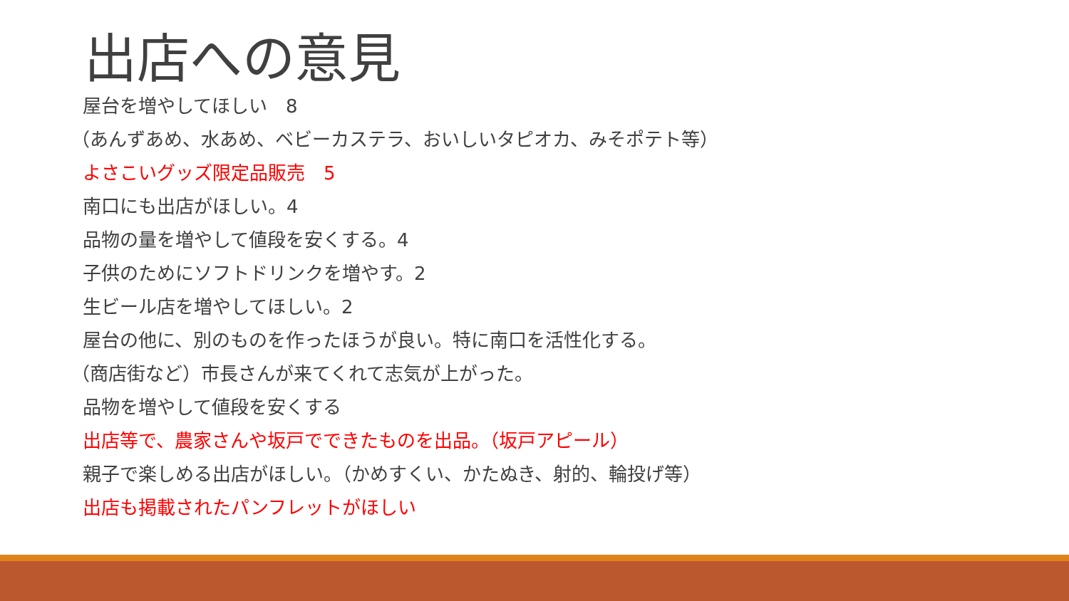出店への意見
屋台を増やしてほしい　8
（あんずあめ、水あめ、ベビーカステラ、おいしいタピオカ、みそポテト等）
よさこいグッズ限定品販売　5
南口にも出店がほしい。4
品物の量を増やして値段を安くする。4
子供のためにソフトドリンクを増やす。2
生ビール店を増やしてほしい。2
屋台の他に、別のものを作ったほうが良い。特に南口を活性化する。
（商店街など）市長さんが来てくれて志気が上がった。
品物を増やして値段を安くする
出店等で、農家さんや坂戸でできたものを出品。（坂戸アピール）
親子で楽しめる出店がほしい。（かめすくい、かたぬき、射的、輪投げ等）
出店も掲載されたパンフレットがほしい